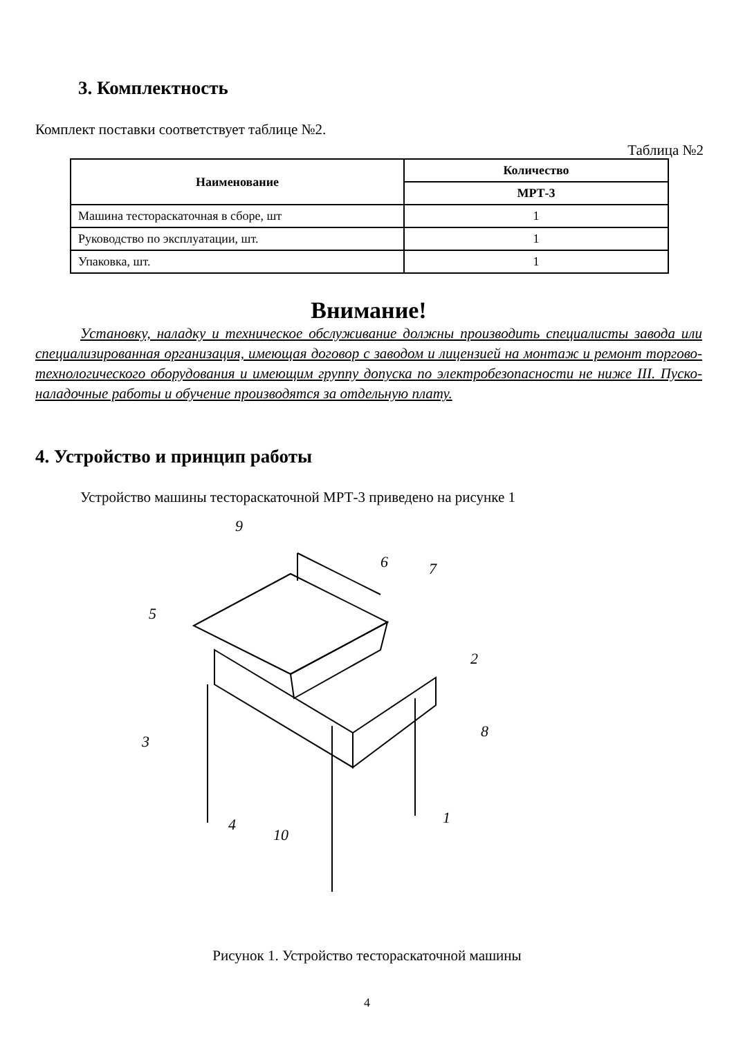3. Комплектность
Комплект поставки соответствует таблице №2.
Таблица №2
| Наименование | Количество |
| --- | --- |
| | МРТ-3 |
| Машина тестораскаточная в сборе, шт | 1 |
| Руководство по эксплуатации, шт. | 1 |
| Упаковка, шт. | 1 |
Внимание!
Установку, наладку и техническое обслуживание должны производить специалисты завода или специализированная организация, имеющая договор с заводом и лицензией на монтаж и ремонт торгово-технологического оборудования и имеющим группу допуска по электробезопасности не ниже III. Пуско-наладочные работы и обучение производятся за отдельную плату.
4. Устройство и принцип работы
Устройство машины тестораскаточной МРТ-3 приведено на рисунке 1
9
6
7
5
2
3
8
1
4
10
Рисунок 1. Устройство тестораскаточной машины
4